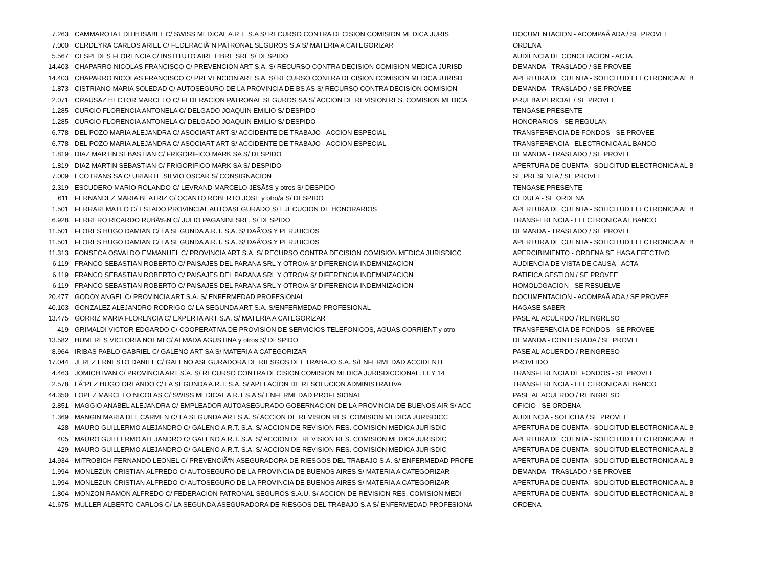| 7.263 | CAMMAROTA EDITH ISABEL C/ SWISS MEDICAL A.R.T. S.A S/ RECURSO CONTRA DECISION COMISION MEDICA JURIS | DOCUMENTACION - ACOMPAÃ'ADA / SE PROVEE |
| 7.000 | CERDEYRA CARLOS ARIEL C/ FEDERACIÃ“N PATRONAL SEGUROS S.A S/ MATERIA A CATEGORIZAR | ORDENA |
| 5.567 | CESPEDES FLORENCIA C/ INSTITUTO AIRE LIBRE SRL S/ DESPIDO | AUDIENCIA DE CONCILIACION - ACTA |
| 14.403 | CHAPARRO NICOLAS FRANCISCO C/ PREVENCION ART S.A. S/ RECURSO CONTRA DECISION COMISION MEDICA JURISD | DEMANDA - TRASLADO / SE PROVEE |
| 14.403 | CHAPARRO NICOLAS FRANCISCO C/ PREVENCION ART S.A. S/ RECURSO CONTRA DECISION COMISION MEDICA JURISD | APERTURA DE CUENTA - SOLICITUD ELECTRONICA AL B |
| 1.873 | CISTRIANO MARIA SOLEDAD C/ AUTOSEGURO DE LA PROVINCIA DE BS AS S/ RECURSO CONTRA DECISION COMISION | DEMANDA - TRASLADO / SE PROVEE |
| 2.071 | CRAUSAZ HECTOR MARCELO C/ FEDERACION PATRONAL SEGUROS SA S/ ACCION DE REVISION RES. COMISION MEDICA | PRUEBA PERICIAL / SE PROVEE |
| 1.285 | CURCIO FLORENCIA ANTONELA C/ DELGADO JOAQUIN EMILIO S/ DESPIDO | TENGASE PRESENTE |
| 1.285 | CURCIO FLORENCIA ANTONELA C/ DELGADO JOAQUIN EMILIO S/ DESPIDO | HONORARIOS - SE REGULAN |
| 6.778 | DEL POZO MARIA ALEJANDRA C/ ASOCIART ART S/ ACCIDENTE DE TRABAJO - ACCION ESPECIAL | TRANSFERENCIA DE FONDOS - SE PROVEE |
| 6.778 | DEL POZO MARIA ALEJANDRA C/ ASOCIART ART S/ ACCIDENTE DE TRABAJO - ACCION ESPECIAL | TRANSFERENCIA - ELECTRONICA AL BANCO |
| 1.819 | DIAZ MARTIN SEBASTIAN C/ FRIGORIFICO MARK SA S/ DESPIDO | DEMANDA - TRASLADO / SE PROVEE |
| 1.819 | DIAZ MARTIN SEBASTIAN C/ FRIGORIFICO MARK SA S/ DESPIDO | APERTURA DE CUENTA - SOLICITUD ELECTRONICA AL B |
| 7.009 | ECOTRANS SA C/ URIARTE SILVIO OSCAR S/ CONSIGNACION | SE PRESENTA / SE PROVEE |
| 2.319 | ESCUDERO MARIO ROLANDO C/ LEVRAND MARCELO JESÃšS y otros S/ DESPIDO | TENGASE PRESENTE |
| 611 | FERNANDEZ MARIA BEATRIZ C/ OCANTO ROBERTO JOSE y otro/a S/ DESPIDO | CEDULA - SE ORDENA |
| 1.501 | FERRARI MATEO C/ ESTADO PROVINCIAL AUTOASEGURADO S/ EJECUCION DE HONORARIOS | APERTURA DE CUENTA - SOLICITUD ELECTRONICA AL B |
| 6.928 | FERRERO RICARDO RUBÃ‰N C/ JULIO PAGANINI SRL. S/ DESPIDO | TRANSFERENCIA - ELECTRONICA AL BANCO |
| 11.501 | FLORES HUGO DAMIAN C/ LA SEGUNDA A.R.T. S.A. S/ DAÃ'OS Y PERJUICIOS | DEMANDA - TRASLADO / SE PROVEE |
| 11.501 | FLORES HUGO DAMIAN C/ LA SEGUNDA A.R.T. S.A. S/ DAÃ'OS Y PERJUICIOS | APERTURA DE CUENTA - SOLICITUD ELECTRONICA AL B |
| 11.313 | FONSECA OSVALDO EMMANUEL C/ PROVINCIA ART S.A. S/ RECURSO CONTRA DECISION COMISION MEDICA JURISDICC | APERCIBIMIENTO - ORDENA SE HAGA EFECTIVO |
| 6.119 | FRANCO SEBASTIAN ROBERTO C/ PAISAJES DEL PARANA SRL Y OTRO/A S/ DIFERENCIA INDEMNIZACION | AUDIENCIA DE VISTA DE CAUSA - ACTA |
| 6.119 | FRANCO SEBASTIAN ROBERTO C/ PAISAJES DEL PARANA SRL Y OTRO/A S/ DIFERENCIA INDEMNIZACION | RATIFICA GESTION / SE PROVEE |
| 6.119 | FRANCO SEBASTIAN ROBERTO C/ PAISAJES DEL PARANA SRL Y OTRO/A S/ DIFERENCIA INDEMNIZACION | HOMOLOGACION - SE RESUELVE |
| 20.477 | GODOY ANGEL C/ PROVINCIA ART S.A. S/ ENFERMEDAD PROFESIONAL | DOCUMENTACION - ACOMPAÃ'ADA / SE PROVEE |
| 40.103 | GONZALEZ ALEJANDRO RODRIGO C/ LA SEGUNDA ART S.A. S/ENFERMEDAD PROFESIONAL | HAGASE SABER |
| 13.475 | GORRIZ MARIA FLORENCIA C/ EXPERTA ART S.A. S/ MATERIA A CATEGORIZAR | PASE AL ACUERDO / REINGRESO |
| 419 | GRIMALDI VICTOR EDGARDO C/ COOPERATIVA DE PROVISION DE SERVICIOS TELEFONICOS, AGUAS CORRIENT y otro | TRANSFERENCIA DE FONDOS - SE PROVEE |
| 13.582 | HUMERES VICTORIA NOEMI C/ ALMADA AGUSTINA y otros S/ DESPIDO | DEMANDA - CONTESTADA / SE PROVEE |
| 8.964 | IRIBAS PABLO GABRIEL C/ GALENO ART SA S/ MATERIA A CATEGORIZAR | PASE AL ACUERDO / REINGRESO |
| 17.044 | JEREZ ERNESTO DANIEL C/ GALENO ASEGURADORA DE RIESGOS DEL TRABAJO S.A. S/ENFERMEDAD ACCIDENTE | PROVEIDO |
| 4.463 | JOMICH IVAN C/ PROVINCIA ART S.A. S/ RECURSO CONTRA DECISION COMISION MEDICA JURISDICCIONAL. LEY 14 | TRANSFERENCIA DE FONDOS - SE PROVEE |
| 2.578 | LÃ“PEZ HUGO ORLANDO C/ LA SEGUNDA A.R.T. S.A. S/ APELACION DE RESOLUCION ADMINISTRATIVA | TRANSFERENCIA - ELECTRONICA AL BANCO |
| 44.350 | LOPEZ MARCELO NICOLAS C/ SWISS MEDICAL A.R.T S.A S/ ENFERMEDAD PROFESIONAL | PASE AL ACUERDO / REINGRESO |
| 2.851 | MAGGIO ANABEL ALEJANDRA C/ EMPLEADOR AUTOASEGURADO GOBERNACION DE LA PROVINCIA DE BUENOS AIR S/ ACC | OFICIO - SE ORDENA |
| 1.369 | MANGIN MARIA DEL CARMEN C/ LA SEGUNDA ART S.A. S/ ACCION DE REVISION RES. COMISION MEDICA JURISDICC | AUDIENCIA - SOLICITA / SE PROVEE |
| 428 | MAURO GUILLERMO ALEJANDRO C/ GALENO A.R.T. S.A. S/ ACCION DE REVISION RES. COMISION MEDICA JURISDIC | APERTURA DE CUENTA - SOLICITUD ELECTRONICA AL B |
| 405 | MAURO GUILLERMO ALEJANDRO C/ GALENO A.R.T. S.A. S/ ACCION DE REVISION RES. COMISION MEDICA JURISDIC | APERTURA DE CUENTA - SOLICITUD ELECTRONICA AL B |
| 429 | MAURO GUILLERMO ALEJANDRO C/ GALENO A.R.T. S.A. S/ ACCION DE REVISION RES. COMISION MEDICA JURISDIC | APERTURA DE CUENTA - SOLICITUD ELECTRONICA AL B |
| 14.934 | MITROBICH FERNANDO LEONEL C/ PREVENCIÃ“N ASEGURADORA DE RIESGOS DEL TRABAJO S.A. S/ ENFERMEDAD PROFE | APERTURA DE CUENTA - SOLICITUD ELECTRONICA AL B |
| 1.994 | MONLEZUN CRISTIAN ALFREDO C/ AUTOSEGURO DE LA PROVINCIA DE BUENOS AIRES S/ MATERIA A CATEGORIZAR | DEMANDA - TRASLADO / SE PROVEE |
| 1.994 | MONLEZUN CRISTIAN ALFREDO C/ AUTOSEGURO DE LA PROVINCIA DE BUENOS AIRES S/ MATERIA A CATEGORIZAR | APERTURA DE CUENTA - SOLICITUD ELECTRONICA AL B |
| 1.804 | MONZON RAMON ALFREDO C/ FEDERACION PATRONAL SEGUROS S.A.U. S/ ACCION DE REVISION RES. COMISION MEDI | APERTURA DE CUENTA - SOLICITUD ELECTRONICA AL B |
| 41.675 | MULLER ALBERTO CARLOS C/ LA SEGUNDA ASEGURADORA DE RIESGOS DEL TRABAJO S.A S/ ENFERMEDAD PROFESIONA | ORDENA |